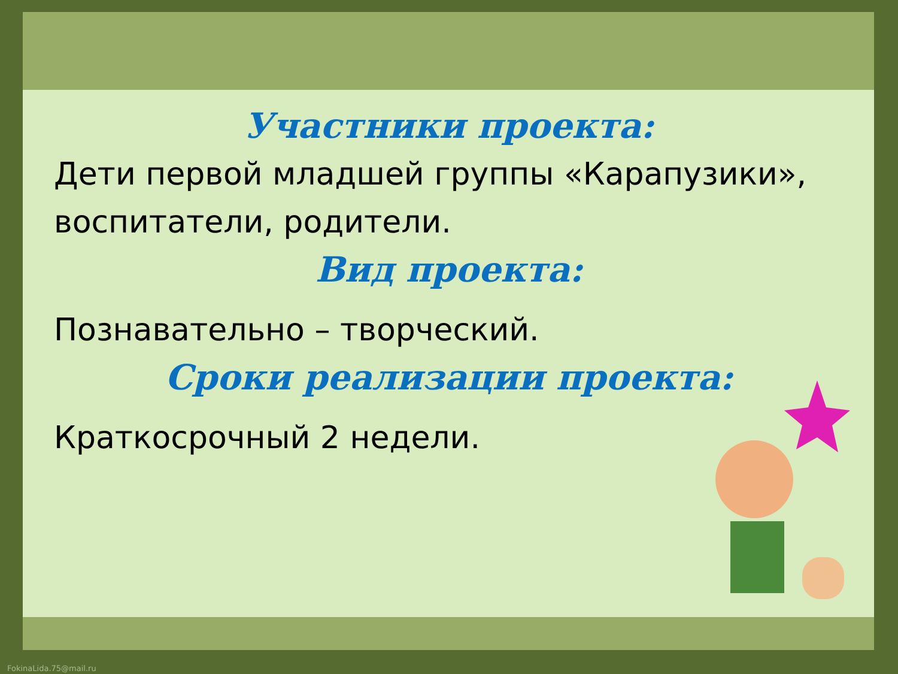Участники проекта:
Дети первой младшей группы «Карапузики», воспитатели, родители.
Вид проекта:
Познавательно – творческий.
Сроки реализации проекта:
Краткосрочный 2 недели.
FokinaLida.75@mail.ru